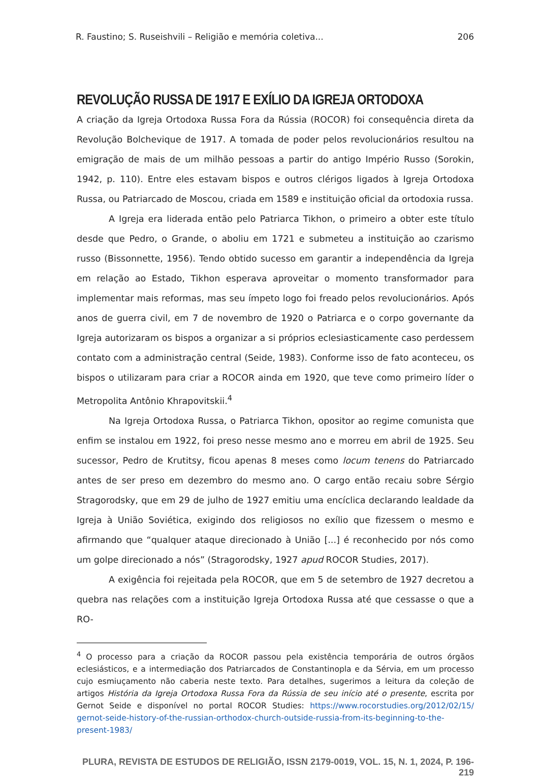R. Faustino; S. Ruseishvili – Religião e memória coletiva... 206
REVOLUÇÃO RUSSA DE 1917 E EXÍLIO DA IGREJA ORTODOXA
A criação da Igreja Ortodoxa Russa Fora da Rússia (ROCOR) foi consequência direta da Revolução Bolchevique de 1917. A tomada de poder pelos revolucionários resultou na emigração de mais de um milhão pessoas a partir do antigo Império Russo (Sorokin, 1942, p. 110). Entre eles estavam bispos e outros clérigos ligados à Igreja Ortodoxa Russa, ou Patriarcado de Moscou, criada em 1589 e instituição oficial da ortodoxia russa.
A Igreja era liderada então pelo Patriarca Tikhon, o primeiro a obter este título desde que Pedro, o Grande, o aboliu em 1721 e submeteu a instituição ao czarismo russo (Bissonnette, 1956). Tendo obtido sucesso em garantir a independência da Igreja em relação ao Estado, Tikhon esperava aproveitar o momento transformador para implementar mais reformas, mas seu ímpeto logo foi freado pelos revolucionários. Após anos de guerra civil, em 7 de novembro de 1920 o Patriarca e o corpo governante da Igreja autorizaram os bispos a organizar a si próprios eclesiasticamente caso perdessem contato com a administração central (Seide, 1983). Conforme isso de fato aconteceu, os bispos o utilizaram para criar a ROCOR ainda em 1920, que teve como primeiro líder o Metropolita Antônio Khrapovitskii.<sup>4</sup>
Na Igreja Ortodoxa Russa, o Patriarca Tikhon, opositor ao regime comunista que enfim se instalou em 1922, foi preso nesse mesmo ano e morreu em abril de 1925. Seu sucessor, Pedro de Krutitsy, ficou apenas 8 meses como locum tenens do Patriarcado antes de ser preso em dezembro do mesmo ano. O cargo então recaiu sobre Sérgio Stragorodsky, que em 29 de julho de 1927 emitiu uma encíclica declarando lealdade da Igreja à União Soviética, exigindo dos religiosos no exílio que fizessem o mesmo e afirmando que “qualquer ataque direcionado à União [...] é reconhecido por nós como um golpe direcionado a nós” (Stragorodsky, 1927 apud ROCOR Studies, 2017).
A exigência foi rejeitada pela ROCOR, que em 5 de setembro de 1927 decretou a quebra nas relações com a instituição Igreja Ortodoxa Russa até que cessasse o que a RO-
<sup>4</sup> O processo para a criação da ROCOR passou pela existência temporária de outros órgãos eclesiásticos, e a intermediação dos Patriarcados de Constantinopla e da Sérvia, em um processo cujo esmiuçamento não caberia neste texto. Para detalhes, sugerimos a leitura da coleção de artigos História da Igreja Ortodoxa Russa Fora da Rússia de seu início até o presente, escrita por Gernot Seide e disponível no portal ROCOR Studies: https://www.rocorstudies.org/2012/02/15/ gernot-seide-history-of-the-russian-orthodox-church-outside-russia-from-its-beginning-to-the-present-1983/
PLURA, REVISTA DE ESTUDOS DE RELIGIÃO, ISSN 2179-0019, VOL. 15, N. 1, 2024, P. 196-219